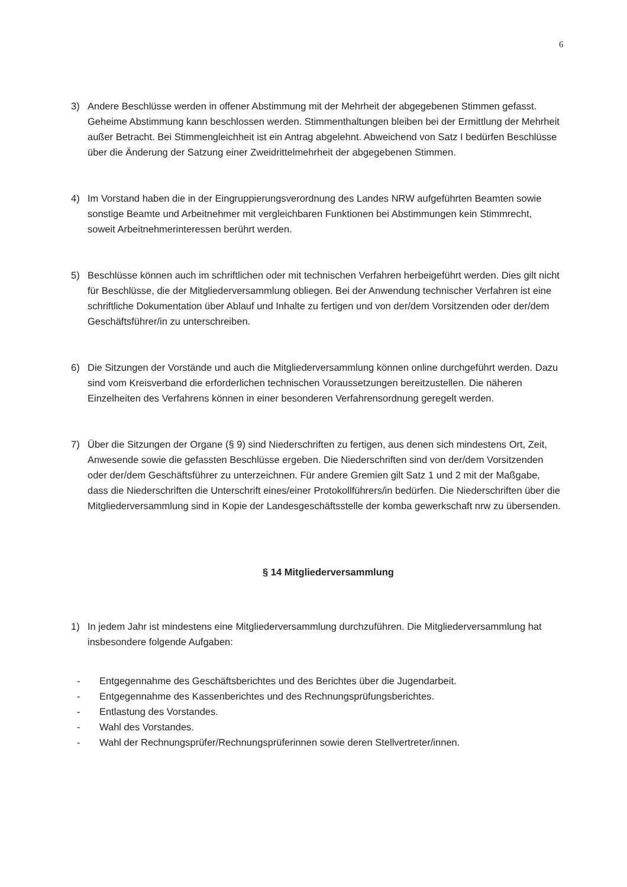6
3) Andere Beschlüsse werden in offener Abstimmung mit der Mehrheit der abgegebenen Stimmen gefasst. Geheime Abstimmung kann beschlossen werden. Stimmenthaltungen bleiben bei der Ermittlung der Mehrheit außer Betracht. Bei Stimmengleichheit ist ein Antrag abgelehnt. Abweichend von Satz I bedürfen Beschlüsse über die Änderung der Satzung einer Zweidrittelmehrheit der abgegebenen Stimmen.
4) Im Vorstand haben die in der Eingruppierungsverordnung des Landes NRW aufgeführten Beamten sowie sonstige Beamte und Arbeitnehmer mit vergleichbaren Funktionen bei Abstimmungen kein Stimmrecht, soweit Arbeitnehmerinteressen berührt werden.
5) Beschlüsse können auch im schriftlichen oder mit technischen Verfahren herbeigeführt werden. Dies gilt nicht für Beschlüsse, die der Mitgliederversammlung obliegen. Bei der Anwendung technischer Verfahren ist eine schriftliche Dokumentation über Ablauf und Inhalte zu fertigen und von der/dem Vorsitzenden oder der/dem Geschäftsführer/in zu unterschreiben.
6) Die Sitzungen der Vorstände und auch die Mitgliederversammlung können online durchgeführt werden. Dazu sind vom Kreisverband die erforderlichen technischen Voraussetzungen bereitzustellen. Die näheren Einzelheiten des Verfahrens können in einer besonderen Verfahrensordnung geregelt werden.
7) Über die Sitzungen der Organe (§ 9) sind Niederschriften zu fertigen, aus denen sich mindestens Ort, Zeit, Anwesende sowie die gefassten Beschlüsse ergeben. Die Niederschriften sind von der/dem Vorsitzenden oder der/dem Geschäftsführer zu unterzeichnen. Für andere Gremien gilt Satz 1 und 2 mit der Maßgabe, dass die Niederschriften die Unterschrift eines/einer Protokollführers/in bedürfen. Die Niederschriften über die Mitgliederversammlung sind in Kopie der Landesgeschäftsstelle der komba gewerkschaft nrw zu übersenden.
§ 14 Mitgliederversammlung
1) In jedem Jahr ist mindestens eine Mitgliederversammlung durchzuführen. Die Mitgliederversammlung hat insbesondere folgende Aufgaben:
- Entgegennahme des Geschäftsberichtes und des Berichtes über die Jugendarbeit.
- Entgegennahme des Kassenberichtes und des Rechnungsprüfungsberichtes.
- Entlastung des Vorstandes.
- Wahl des Vorstandes.
- Wahl der Rechnungsprüfer/Rechnungsprüferinnen sowie deren Stellvertreter/innen.